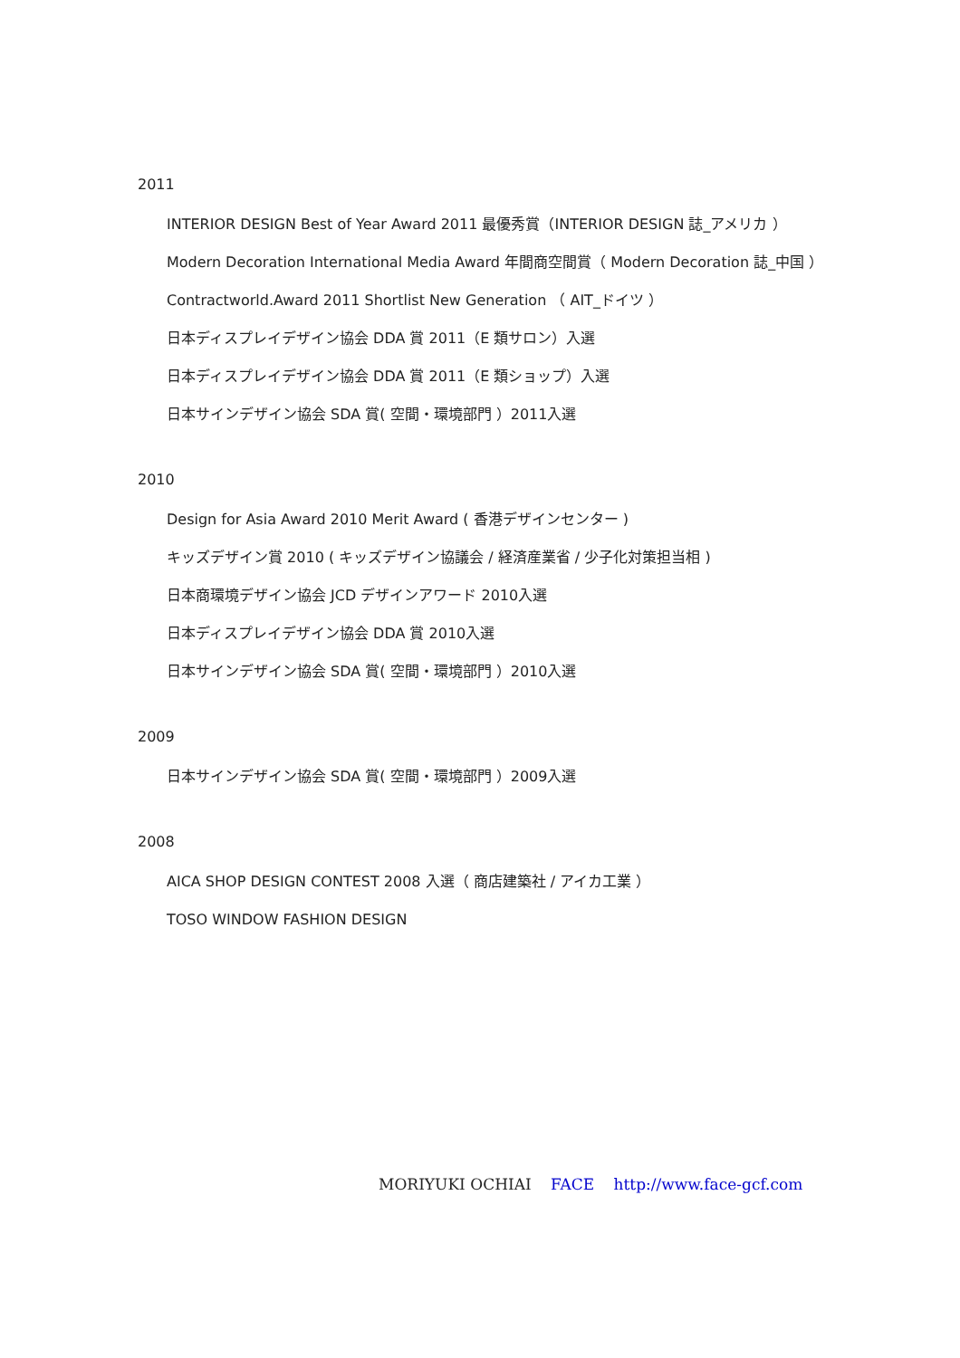2011
INTERIOR DESIGN Best of Year Award 2011 最優秀賞（INTERIOR DESIGN 誌_アメリカ ）
Modern Decoration International Media Award 年間商空間賞（ Modern Decoration 誌_中国 ）
Contractworld.Award 2011 Shortlist New Generation （ AIT_ドイツ ）
日本ディスプレイデザイン協会 DDA 賞 2011（E 類サロン）入選
日本ディスプレイデザイン協会 DDA 賞 2011（E 類ショップ）入選
日本サインデザイン協会 SDA 賞( 空間・環境部門 ）2011入選
2010
Design for Asia Award 2010 Merit Award ( 香港デザインセンター )
キッズデザイン賞 2010 ( キッズデザイン協議会 / 経済産業省 / 少子化対策担当相 )
日本商環境デザイン協会 JCD デザインアワード 2010入選
日本ディスプレイデザイン協会 DDA 賞 2010入選
日本サインデザイン協会 SDA 賞( 空間・環境部門 ）2010入選
2009
日本サインデザイン協会 SDA 賞( 空間・環境部門 ）2009入選
2008
AICA SHOP DESIGN CONTEST 2008 入選（ 商店建築社 / アイカ工業 ）
TOSO WINDOW FASHION DESIGN
MORIYUKI OCHIAI FACE http://www.face-gcf.com